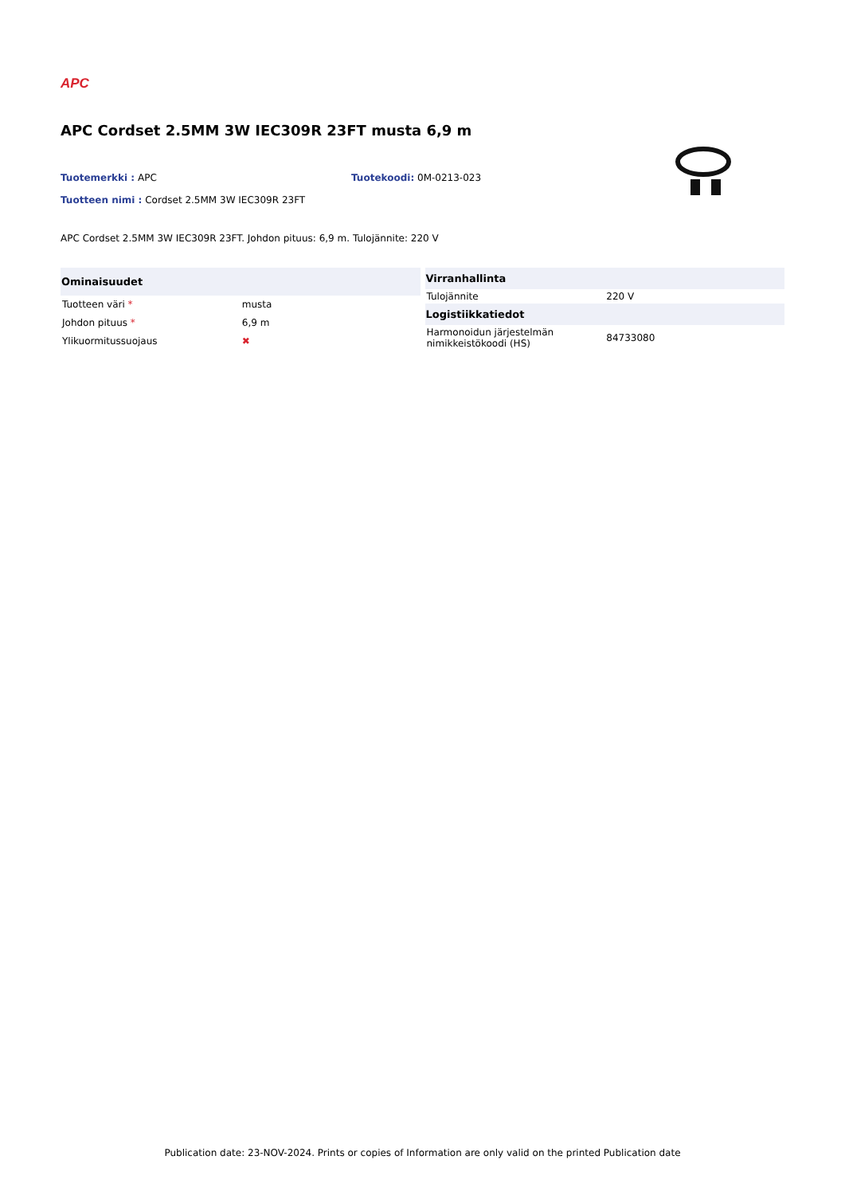APC
APC Cordset 2.5MM 3W IEC309R 23FT musta 6,9 m
Tuotemerkki : APC Tuotekoodi: 0M-0213-023
Tuotteen nimi : Cordset 2.5MM 3W IEC309R 23FT
APC Cordset 2.5MM 3W IEC309R 23FT. Johdon pituus: 6,9 m. Tulojännite: 220 V
| Ominaisuudet | |
| --- | --- |
| Tuotteen väri * | musta |
| Johdon pituus * | 6,9 m |
| Ylikuormitussuojaus | ✖ |
| Virranhallinta | |
| --- | --- |
| Tulojännite | 220 V |
| Logistiikkatiedot | |
| Harmonoidun järjestelmän nimikkeistökoodi (HS) | 84733080 |
Publication date: 23-NOV-2024. Prints or copies of Information are only valid on the printed Publication date